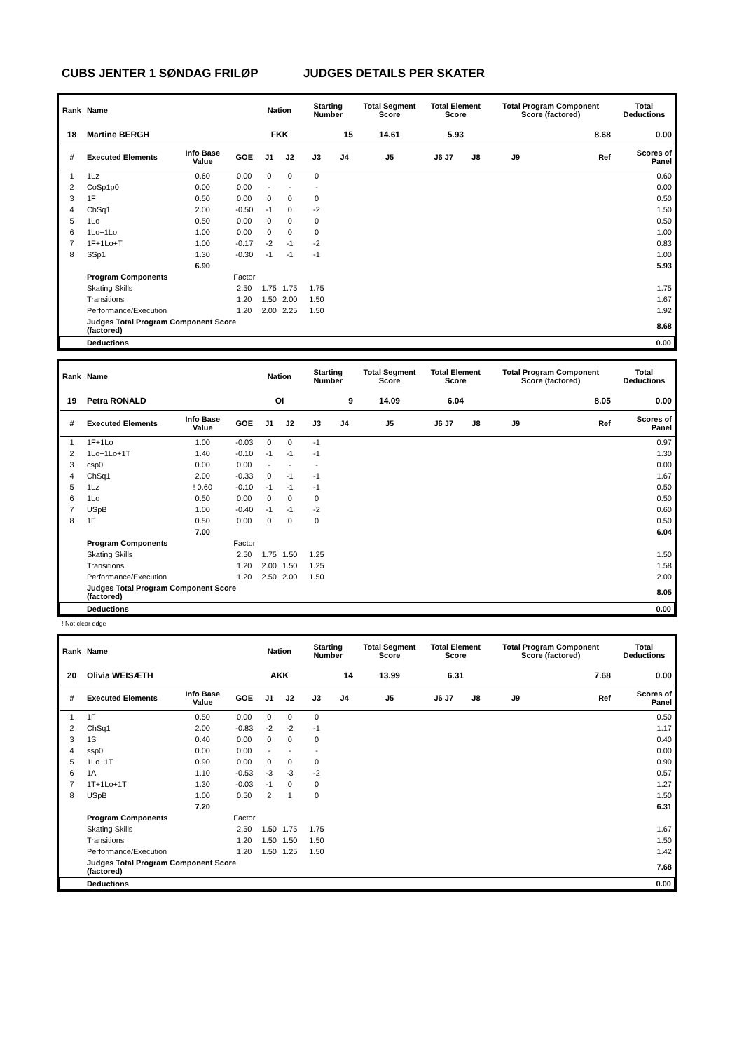CUBS JENTER 1 SØNDAG FRILØP JUDGES DETAILS PER SKATER
| Rank | Name | | | Nation | | Starting Number | | Total Segment Score | Total Element Score | | Total Program Component Score (factored) | | Total Deductions |
| --- | --- | --- | --- | --- | --- | --- | --- | --- | --- | --- | --- | --- | --- |
| 18 | Martine BERGH | | | FKK | | 15 | | 14.61 | 5.93 | | 8.68 | | 0.00 |
| # | Executed Elements | Info Base Value | GOE | J1 | J2 | J3 | J4 | J5 | J6 J7 | J8 | J9 | Ref | Scores of Panel |
| 1 | 1Lz | 0.60 | 0.00 | 0 | 0 | 0 | | | | | | | 0.60 |
| 2 | CoSp1p0 | 0.00 | 0.00 | - | - | - | | | | | | | 0.00 |
| 3 | 1F | 0.50 | 0.00 | 0 | 0 | 0 | | | | | | | 0.50 |
| 4 | ChSq1 | 2.00 | -0.50 | -1 | 0 | -2 | | | | | | | 1.50 |
| 5 | 1Lo | 0.50 | 0.00 | 0 | 0 | 0 | | | | | | | 0.50 |
| 6 | 1Lo+1Lo | 1.00 | 0.00 | 0 | 0 | 0 | | | | | | | 1.00 |
| 7 | 1F+1Lo+T | 1.00 | -0.17 | -2 | -1 | -2 | | | | | | | 0.83 |
| 8 | SSp1 | 1.30 | -0.30 | -1 | -1 | -1 | | | | | | | 1.00 |
| | | 6.90 | | | | | | | | | | | 5.93 |
| | Program Components | | Factor | | | | | | | | | | |
| | Skating Skills | | 2.50 | 1.75 | 1.75 | 1.75 | | | | | | | 1.75 |
| | Transitions | | 1.20 | 1.50 | 2.00 | 1.50 | | | | | | | 1.67 |
| | Performance/Execution | | 1.20 | 2.00 | 2.25 | 1.50 | | | | | | | 1.92 |
| | Judges Total Program Component Score (factored) | | | | | | | | | | | | 8.68 |
| | Deductions | | | | | | | | | | | | 0.00 |
| Rank | Name | | | Nation | | Starting Number | | Total Segment Score | Total Element Score | | Total Program Component Score (factored) | | Total Deductions |
| --- | --- | --- | --- | --- | --- | --- | --- | --- | --- | --- | --- | --- | --- |
| 19 | Petra RONALD | | | OI | | 9 | | 14.09 | 6.04 | | 8.05 | | 0.00 |
| # | Executed Elements | Info Base Value | GOE | J1 | J2 | J3 | J4 | J5 | J6 J7 | J8 | J9 | Ref | Scores of Panel |
| 1 | 1F+1Lo | 1.00 | -0.03 | 0 | 0 | -1 | | | | | | | 0.97 |
| 2 | 1Lo+1Lo+1T | 1.40 | -0.10 | -1 | -1 | -1 | | | | | | | 1.30 |
| 3 | csp0 | 0.00 | 0.00 | - | - | - | | | | | | | 0.00 |
| 4 | ChSq1 | 2.00 | -0.33 | 0 | -1 | -1 | | | | | | | 1.67 |
| 5 | 1Lz | ! 0.60 | -0.10 | -1 | -1 | -1 | | | | | | | 0.50 |
| 6 | 1Lo | 0.50 | 0.00 | 0 | 0 | 0 | | | | | | | 0.50 |
| 7 | USpB | 1.00 | -0.40 | -1 | -1 | -2 | | | | | | | 0.60 |
| 8 | 1F | 0.50 | 0.00 | 0 | 0 | 0 | | | | | | | 0.50 |
| | | 7.00 | | | | | | | | | | | 6.04 |
| | Program Components | | Factor | | | | | | | | | | |
| | Skating Skills | | 2.50 | 1.75 | 1.50 | 1.25 | | | | | | | 1.50 |
| | Transitions | | 1.20 | 2.00 | 1.50 | 1.25 | | | | | | | 1.58 |
| | Performance/Execution | | 1.20 | 2.50 | 2.00 | 1.50 | | | | | | | 2.00 |
| | Judges Total Program Component Score (factored) | | | | | | | | | | | | 8.05 |
| | Deductions | | | | | | | | | | | | 0.00 |
! Not clear edge
| Rank | Name | | | Nation | | Starting Number | | Total Segment Score | Total Element Score | | Total Program Component Score (factored) | | Total Deductions |
| --- | --- | --- | --- | --- | --- | --- | --- | --- | --- | --- | --- | --- | --- |
| 20 | Olivia WEISÆTH | | | AKK | | 14 | | 13.99 | 6.31 | | 7.68 | | 0.00 |
| # | Executed Elements | Info Base Value | GOE | J1 | J2 | J3 | J4 | J5 | J6 J7 | J8 | J9 | Ref | Scores of Panel |
| 1 | 1F | 0.50 | 0.00 | 0 | 0 | 0 | | | | | | | 0.50 |
| 2 | ChSq1 | 2.00 | -0.83 | -2 | -2 | -1 | | | | | | | 1.17 |
| 3 | 1S | 0.40 | 0.00 | 0 | 0 | 0 | | | | | | | 0.40 |
| 4 | ssp0 | 0.00 | 0.00 | - | - | - | | | | | | | 0.00 |
| 5 | 1Lo+1T | 0.90 | 0.00 | 0 | 0 | 0 | | | | | | | 0.90 |
| 6 | 1A | 1.10 | -0.53 | -3 | -3 | -2 | | | | | | | 0.57 |
| 7 | 1T+1Lo+1T | 1.30 | -0.03 | -1 | 0 | 0 | | | | | | | 1.27 |
| 8 | USpB | 1.00 | 0.50 | 2 | 1 | 0 | | | | | | | 1.50 |
| | | 7.20 | | | | | | | | | | | 6.31 |
| | Program Components | | Factor | | | | | | | | | | |
| | Skating Skills | | 2.50 | 1.50 | 1.75 | 1.75 | | | | | | | 1.67 |
| | Transitions | | 1.20 | 1.50 | 1.50 | 1.50 | | | | | | | 1.50 |
| | Performance/Execution | | 1.20 | 1.50 | 1.25 | 1.50 | | | | | | | 1.42 |
| | Judges Total Program Component Score (factored) | | | | | | | | | | | | 7.68 |
| | Deductions | | | | | | | | | | | | 0.00 |